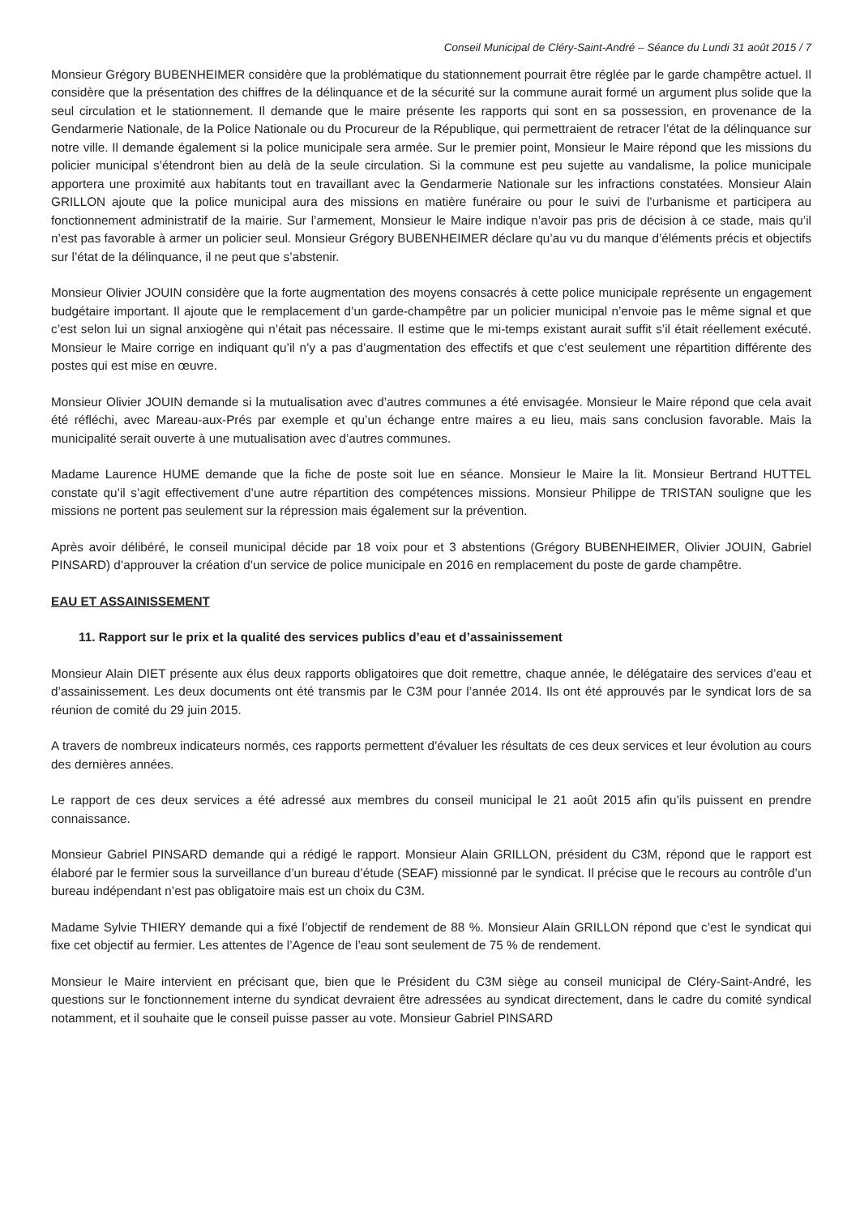Conseil Municipal de Cléry-Saint-André – Séance du Lundi 31 août 2015 / 7
Monsieur Grégory BUBENHEIMER considère que la problématique du stationnement pourrait être réglée par le garde champêtre actuel. Il considère que la présentation des chiffres de la délinquance et de la sécurité sur la commune aurait formé un argument plus solide que la seul circulation et le stationnement. Il demande que le maire présente les rapports qui sont en sa possession, en provenance de la Gendarmerie Nationale, de la Police Nationale ou du Procureur de la République, qui permettraient de retracer l’état de la délinquance sur notre ville. Il demande également si la police municipale sera armée. Sur le premier point, Monsieur le Maire répond que les missions du policier municipal s’étendront bien au delà de la seule circulation. Si la commune est peu sujette au vandalisme, la police municipale apportera une proximité aux habitants tout en travaillant avec la Gendarmerie Nationale sur les infractions constatées. Monsieur Alain GRILLON ajoute que la police municipal aura des missions en matière funéraire ou pour le suivi de l’urbanisme et participera au fonctionnement administratif de la mairie. Sur l’armement, Monsieur le Maire indique n’avoir pas pris de décision à ce stade, mais qu’il n’est pas favorable à armer un policier seul. Monsieur Grégory BUBENHEIMER déclare qu’au vu du manque d’éléments précis et objectifs sur l’état de la délinquance, il ne peut que s’abstenir.
Monsieur Olivier JOUIN considère que la forte augmentation des moyens consacrés à cette police municipale représente un engagement budgétaire important. Il ajoute que le remplacement d’un garde-champêtre par un policier municipal n’envoie pas le même signal et que c’est selon lui un signal anxiogène qui n’était pas nécessaire. Il estime que le mi-temps existant aurait suffit s’il était réellement exécuté. Monsieur le Maire corrige en indiquant qu’il n’y a pas d’augmentation des effectifs et que c’est seulement une répartition différente des postes qui est mise en œuvre.
Monsieur Olivier JOUIN demande si la mutualisation avec d’autres communes a été envisagée. Monsieur le Maire répond que cela avait été réfléchi, avec Mareau-aux-Prés par exemple et qu’un échange entre maires a eu lieu, mais sans conclusion favorable. Mais la municipalité serait ouverte à une mutualisation avec d’autres communes.
Madame Laurence HUME demande que la fiche de poste soit lue en séance. Monsieur le Maire la lit. Monsieur Bertrand HUTTEL constate qu’il s’agit effectivement d’une autre répartition des compétences missions. Monsieur Philippe de TRISTAN souligne que les missions ne portent pas seulement sur la répression mais également sur la prévention.
Après avoir délibéré, le conseil municipal décide par 18 voix pour et 3 abstentions (Grégory BUBENHEIMER, Olivier JOUIN, Gabriel PINSARD) d’approuver la création d’un service de police municipale en 2016 en remplacement du poste de garde champêtre.
EAU ET ASSAINISSEMENT
11. Rapport sur le prix et la qualité des services publics d’eau et d’assainissement
Monsieur Alain DIET présente aux élus deux rapports obligatoires que doit remettre, chaque année, le délégataire des services d’eau et d’assainissement. Les deux documents ont été transmis par le C3M pour l’année 2014. Ils ont été approuvés par le syndicat lors de sa réunion de comité du 29 juin 2015.
A travers de nombreux indicateurs normés, ces rapports permettent d’évaluer les résultats de ces deux services et leur évolution au cours des dernières années.
Le rapport de ces deux services a été adressé aux membres du conseil municipal le 21 août 2015 afin qu’ils puissent en prendre connaissance.
Monsieur Gabriel PINSARD demande qui a rédigé le rapport. Monsieur Alain GRILLON, président du C3M, répond que le rapport est élaboré par le fermier sous la surveillance d’un bureau d’étude (SEAF) missionné par le syndicat. Il précise que le recours au contrôle d’un bureau indépendant n’est pas obligatoire mais est un choix du C3M.
Madame Sylvie THIERY demande qui a fixé l’objectif de rendement de 88 %. Monsieur Alain GRILLON répond que c’est le syndicat qui fixe cet objectif au fermier. Les attentes de l’Agence de l’eau sont seulement de 75 % de rendement.
Monsieur le Maire intervient en précisant que, bien que le Président du C3M siège au conseil municipal de Cléry-Saint-André, les questions sur le fonctionnement interne du syndicat devraient être adressées au syndicat directement, dans le cadre du comité syndical notamment, et il souhaite que le conseil puisse passer au vote. Monsieur Gabriel PINSARD